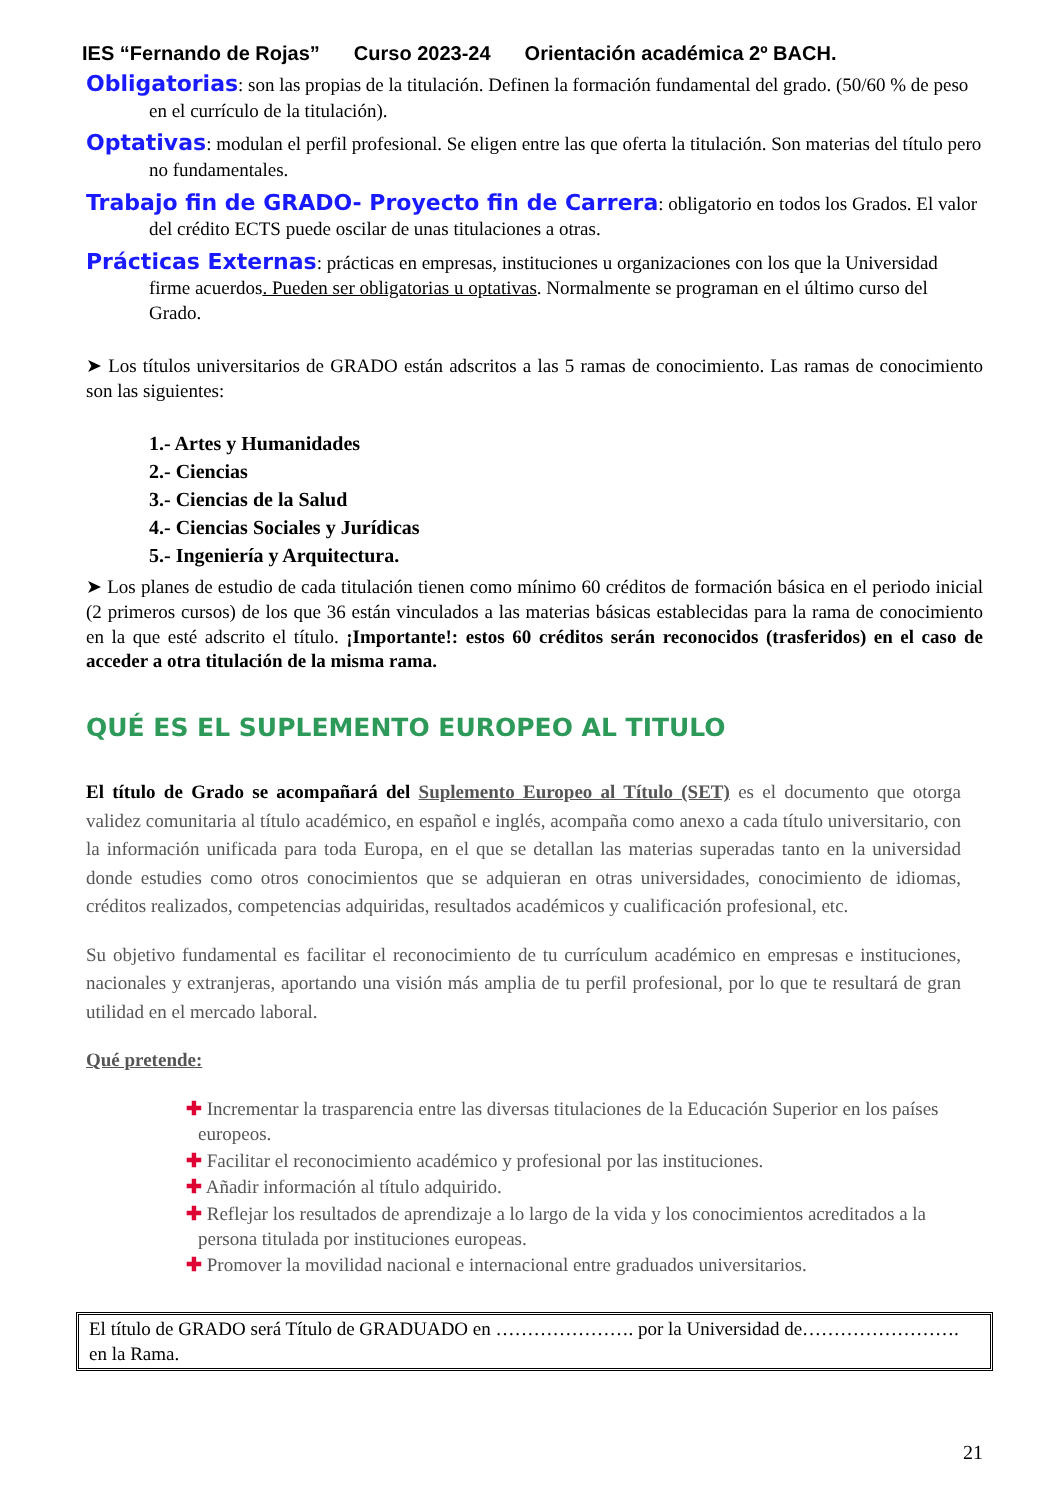IES “Fernando de Rojas” Curso 2023-24 Orientación académica 2º BACH.
Obligatorias: son las propias de la titulación. Definen la formación fundamental del grado. (50/60 % de peso en el currículo de la titulación).
Optativas: modulan el perfil profesional. Se eligen entre las que oferta la titulación. Son materias del título pero no fundamentales.
Trabajo fin de GRADO- Proyecto fin de Carrera: obligatorio en todos los Grados. El valor del crédito ECTS puede oscilar de unas titulaciones a otras.
Prácticas Externas: prácticas en empresas, instituciones u organizaciones con los que la Universidad firme acuerdos. Pueden ser obligatorias u optativas. Normalmente se programan en el último curso del Grado.
➤ Los títulos universitarios de GRADO están adscritos a las 5 ramas de conocimiento. Las ramas de conocimiento son las siguientes:
1.- Artes y Humanidades
2.- Ciencias
3.- Ciencias de la Salud
4.- Ciencias Sociales y Jurídicas
5.- Ingeniería y Arquitectura.
➤ Los planes de estudio de cada titulación tienen como mínimo 60 créditos de formación básica en el periodo inicial (2 primeros cursos) de los que 36 están vinculados a las materias básicas establecidas para la rama de conocimiento en la que esté adscrito el título. ¡Importante!: estos 60 créditos serán reconocidos (trasferidos) en el caso de acceder a otra titulación de la misma rama.
QUÉ ES EL SUPLEMENTO EUROPEO AL TITULO
El título de Grado se acompañará del Suplemento Europeo al Título (SET) es el documento que otorga validez comunitaria al título académico, en español e inglés, acompaña como anexo a cada título universitario, con la información unificada para toda Europa, en el que se detallan las materias superadas tanto en la universidad donde estudies como otros conocimientos que se adquieran en otras universidades, conocimiento de idiomas, créditos realizados, competencias adquiridas, resultados académicos y cualificación profesional, etc.
Su objetivo fundamental es facilitar el reconocimiento de tu currículum académico en empresas e instituciones, nacionales y extranjeras, aportando una visión más amplia de tu perfil profesional, por lo que te resultará de gran utilidad en el mercado laboral.
Qué pretende:
✚ Incrementar la trasparencia entre las diversas titulaciones de la Educación Superior en los países europeos.
✚ Facilitar el reconocimiento académico y profesional por las instituciones.
✚ Añadir información al título adquirido.
✚ Reflejar los resultados de aprendizaje a lo largo de la vida y los conocimientos acreditados a la persona titulada por instituciones europeas.
✚ Promover la movilidad nacional e internacional entre graduados universitarios.
El título de GRADO será Título de GRADUADO en …………………. por la Universidad de……………………. en la Rama.
21